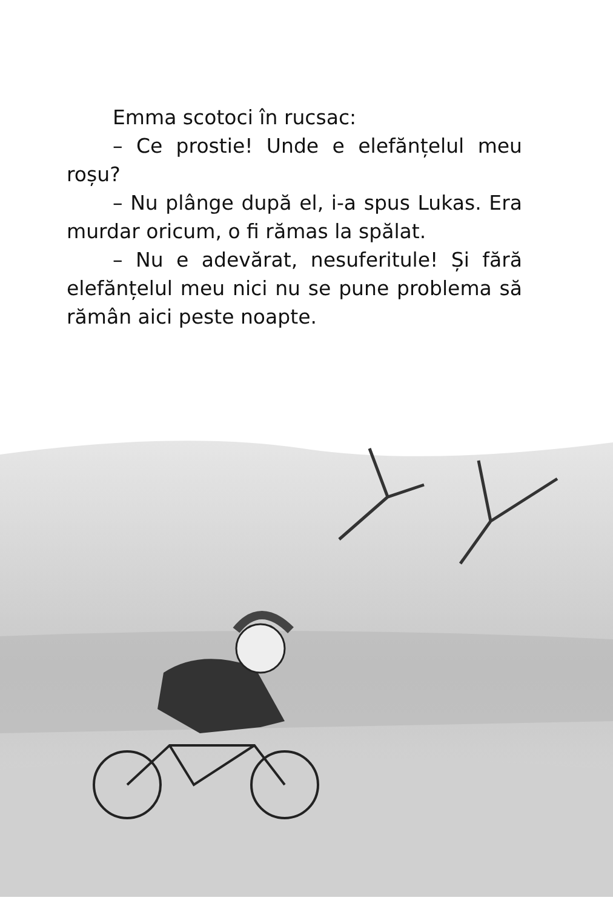Emma scotoci în rucsac:
– Ce prostie! Unde e elefănțelul meu roșu?
– Nu plânge după el, i-a spus Lukas. Era murdar oricum, o fi rămas la spălat.
– Nu e adevărat, nesuferitule! Și fără elefănțelul meu nici nu se pune problema să rămân aici peste noapte.